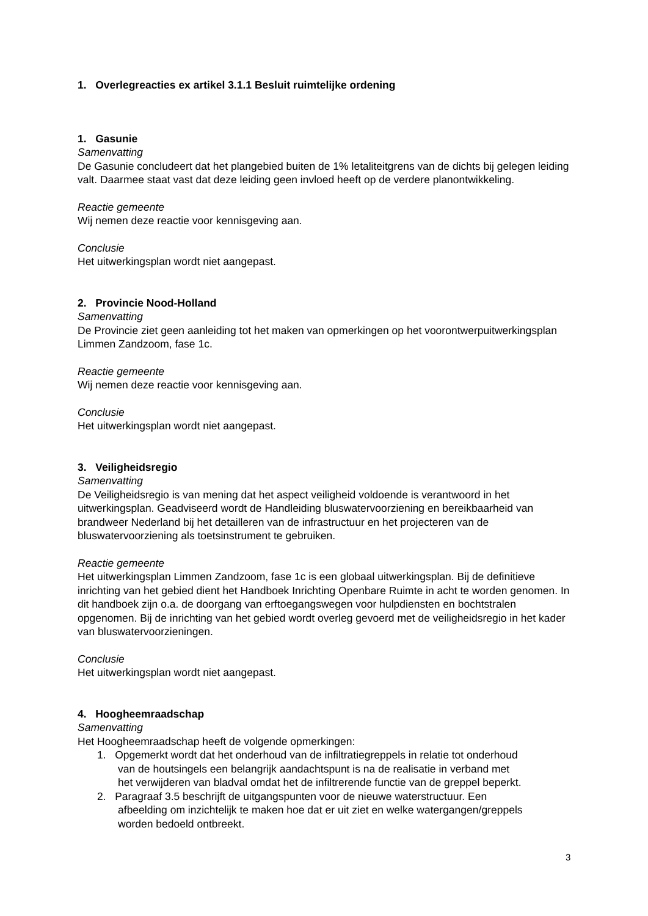1. Overlegreacties ex artikel 3.1.1 Besluit ruimtelijke ordening
1. Gasunie
Samenvatting
De Gasunie concludeert dat het plangebied buiten de 1% letaliteitgrens van de dichts bij gelegen leiding valt. Daarmee staat vast dat deze leiding geen invloed heeft op de verdere planontwikkeling.
Reactie gemeente
Wij nemen deze reactie voor kennisgeving aan.
Conclusie
Het uitwerkingsplan wordt niet aangepast.
2. Provincie Nood-Holland
Samenvatting
De Provincie ziet geen aanleiding tot het maken van opmerkingen op het voorontwerpuitwerkingsplan Limmen Zandzoom, fase 1c.
Reactie gemeente
Wij nemen deze reactie voor kennisgeving aan.
Conclusie
Het uitwerkingsplan wordt niet aangepast.
3. Veiligheidsregio
Samenvatting
De Veiligheidsregio is van mening dat het aspect veiligheid voldoende is verantwoord in het uitwerkingsplan. Geadviseerd wordt de Handleiding bluswatervoorziening en bereikbaarheid van brandweer Nederland bij het detailleren van de infrastructuur en het projecteren van de bluswatervoorziening als toetsinstrument te gebruiken.
Reactie gemeente
Het uitwerkingsplan Limmen Zandzoom, fase 1c is een globaal uitwerkingsplan. Bij de definitieve inrichting van het gebied dient het Handboek Inrichting Openbare Ruimte in acht te worden genomen. In dit handboek zijn o.a. de doorgang van erftoegangswegen voor hulpdiensten en bochtstralen opgenomen. Bij de inrichting van het gebied wordt overleg gevoerd met de veiligheidsregio in het kader van bluswatervoorzieningen.
Conclusie
Het uitwerkingsplan wordt niet aangepast.
4. Hoogheemraadschap
Samenvatting
Het Hoogheemraadschap heeft de volgende opmerkingen:
1. Opgemerkt wordt dat het onderhoud van de infiltratiegreppels in relatie tot onderhoud
van de houtsingels een belangrijk aandachtspunt is na de realisatie in verband met
het verwijderen van bladval omdat het de infiltrerende functie van de greppel beperkt.
2. Paragraaf 3.5 beschrijft de uitgangspunten voor de nieuwe waterstructuur. Een
afbeelding om inzichtelijk te maken hoe dat er uit ziet en welke watergangen/greppels
worden bedoeld ontbreekt.
3